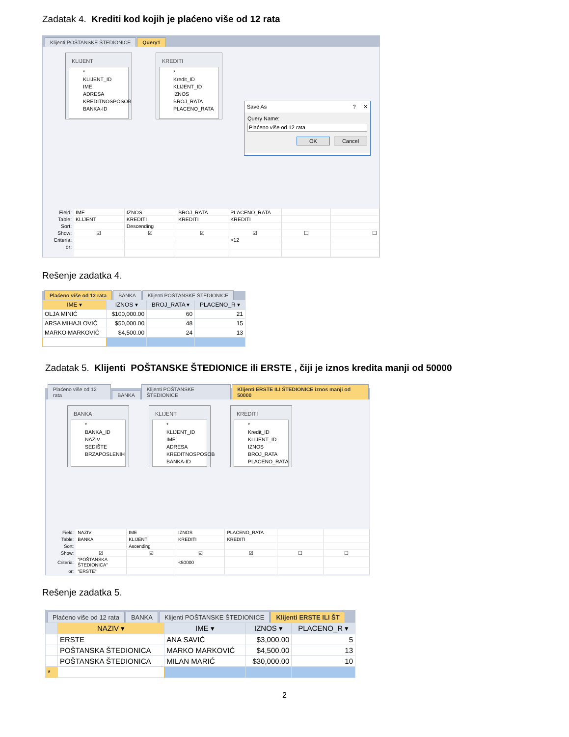Zadatak 4. Krediti kod kojih je plaćeno više od 12 rata
Klijenti POŠTANSKE ŠTEDIONICE Query1
KLIJENT
*
KLIJENT_ID
IME
ADRESA
KREDITNOSPOSOB
BANKA-ID
KREDITI
*
Kredit_ID
KLIJENT_ID
IZNOS
BROJ_RATA
PLACENO_RATA
Save As? ✕
Query Name:
Plaćeno više od 12 rata
OK Cancel
| Field: | IME | IZNOS | BROJ_RATA | PLACENO_RATA | | |
| Table: | KLIJENT | KREDITI | KREDITI | KREDITI | | |
| Sort: | | Descending | | | | |
| Show: | ☑ | ☑ | ☑ | ☑ | ☐ | ☐ |
| Criteria: | | | | >12 | | |
| or: | | | | | | |
Rešenje zadatka 4.
Plaćeno više od 12 rata BANKA Klijenti POŠTANSKE ŠTEDIONICE
| IME ▾ | IZNOS ▾ | BROJ_RATA ▾ | PLACENO_R ▾ |
| --- | --- | --- | --- |
| OLJA MINIĆ | $100,000.00 | 60 | 21 |
| ARSA MIHAJLOVIĆ | $50,000.00 | 48 | 15 |
| MARKO MARKOVIĆ | $4,500.00 | 24 | 13 |
Zadatak 5. Klijenti POŠTANSKE ŠTEDIONICE ili ERSTE , čiji je iznos kredita manji od 50000
Plaćeno više od 12 rata BANKA Klijenti POŠTANSKE ŠTEDIONICE Klijenti ERSTE ILI ŠTEDIONICE iznos manji od 50000
BANKA
*
BANKA_ID
NAZIV
SEDIŠTE
BRZAPOSLENIH
KLIJENT
*
KLIJENT_ID
IME
ADRESA
KREDITNOSPOSOB
BANKA-ID
KREDITI
*
Kredit_ID
KLIJENT_ID
IZNOS
BROJ_RATA
PLACENO_RATA
| Field: | NAZIV | IME | IZNOS | PLACENO_RATA | | |
| Table: | BANKA | KLIJENT | KREDITI | KREDITI | | |
| Sort: | | Ascending | | | | |
| Show: | ☑ | ☑ | ☑ | ☑ | ☐ | ☐ |
| Criteria: | "POŠTANSKA ŠTEDIONICA" | | <50000 | | | |
| or: | "ERSTE" | | | | | |
Rešenje zadatka 5.
Plaćeno više od 12 rata BANKA Klijenti POŠTANSKE ŠTEDIONICE Klijenti ERSTE ILI ŠT
| | NAZIV ▾ | IME ▾ | IZNOS ▾ | PLACENO_R ▾ |
| --- | --- | --- | --- | --- |
| | ERSTE | ANA SAVIĆ | $3,000.00 | 5 |
| | POŠTANSKA ŠTEDIONICA | MARKO MARKOVIĆ | $4,500.00 | 13 |
| | POŠTANSKA ŠTEDIONICA | MILAN MARIĆ | $30,000.00 | 10 |
| * | | | | |
2